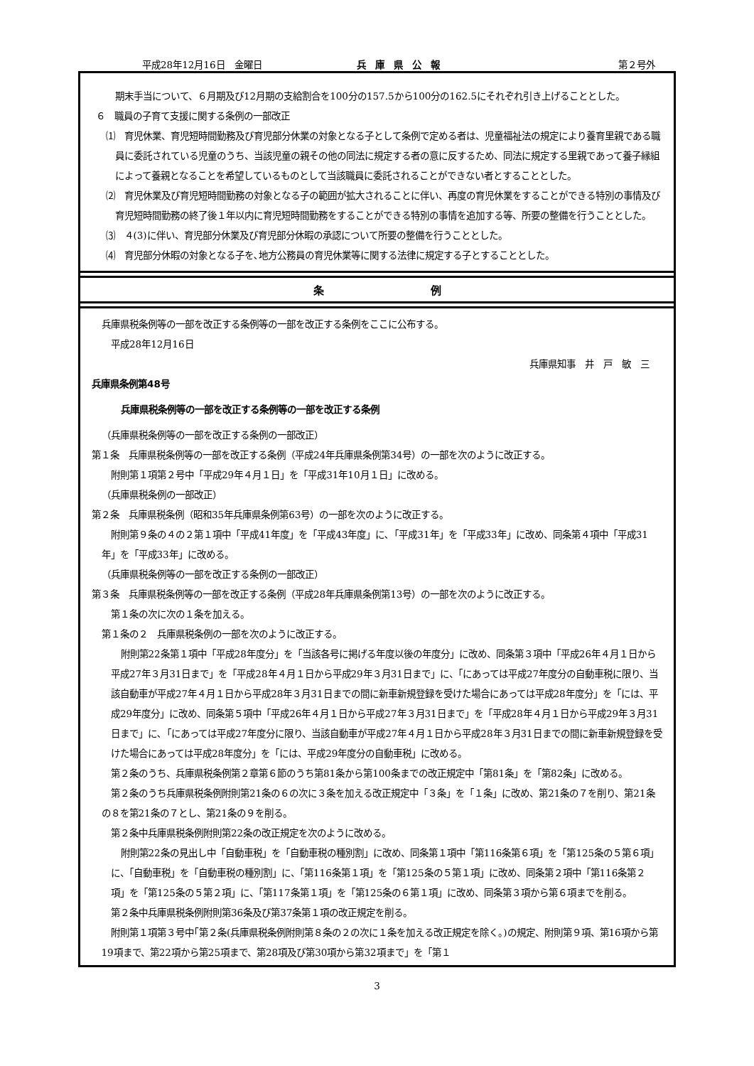平成28年12月16日　金曜日 兵　庫　県　公　報 第２号外
期末手当について、６月期及び12月期の支給割合を100分の157.5から100分の162.5にそれぞれ引き上げることとした。
６　職員の子育て支援に関する条例の一部改正
⑴　育児休業、育児短時間勤務及び育児部分休業の対象となる子として条例で定める者は、児童福祉法の規定により養育里親である職員に委託されている児童のうち、当該児童の親その他の同法に規定する者の意に反するため、同法に規定する里親であって養子縁組によって養親となることを希望しているものとして当該職員に委託されることができない者とすることとした。
⑵　育児休業及び育児短時間勤務の対象となる子の範囲が拡大されることに伴い、再度の育児休業をすることができる特別の事情及び育児短時間勤務の終了後１年以内に育児短時間勤務をすることができる特別の事情を追加する等、所要の整備を行うこととした。
⑶　４(3)に伴い、育児部分休業及び育児部分休暇の承認について所要の整備を行うこととした。
⑷　育児部分休暇の対象となる子を､地方公務員の育児休業等に関する法律に規定する子とすることとした。
条　　　　　　　　　　例
兵庫県税条例等の一部を改正する条例等の一部を改正する条例をここに公布する。
平成28年12月16日
兵庫県知事　井　戸　敏　三
兵庫県条例第48号
兵庫県税条例等の一部を改正する条例等の一部を改正する条例
（兵庫県税条例等の一部を改正する条例の一部改正）
第１条　兵庫県税条例等の一部を改正する条例（平成24年兵庫県条例第34号）の一部を次のように改正する。
附則第１項第２号中「平成29年４月１日」を「平成31年10月１日」に改める。
（兵庫県税条例の一部改正）
第２条　兵庫県税条例（昭和35年兵庫県条例第63号）の一部を次のように改正する。
附則第９条の４の２第１項中「平成41年度」を「平成43年度」に､「平成31年」を「平成33年」に改め、同条第４項中「平成31年」を「平成33年」に改める。
（兵庫県税条例等の一部を改正する条例の一部改正）
第３条　兵庫県税条例等の一部を改正する条例（平成28年兵庫県条例第13号）の一部を次のように改正する。
第１条の次に次の１条を加える。
第１条の２　兵庫県税条例の一部を次のように改正する。
附則第22条第１項中「平成28年度分」を「当該各号に掲げる年度以後の年度分」に改め、同条第３項中「平成26年４月１日から平成27年３月31日まで」を「平成28年４月１日から平成29年３月31日まで」に、「にあっては平成27年度分の自動車税に限り、当該自動車が平成27年４月１日から平成28年３月31日までの間に新車新規登録を受けた場合にあっては平成28年度分」を「には、平成29年度分」に改め、同条第５項中「平成26年４月１日から平成27年３月31日まで」を「平成28年４月１日から平成29年３月31日まで」に､「にあっては平成27年度分に限り、当該自動車が平成27年４月１日から平成28年３月31日までの間に新車新規登録を受けた場合にあっては平成28年度分」を「には、平成29年度分の自動車税」に改める。
第２条のうち、兵庫県税条例第２章第６節のうち第81条から第100条までの改正規定中「第81条」を「第82条」に改める。
第２条のうち兵庫県税条例附則第21条の６の次に３条を加える改正規定中「３条」を「１条」に改め、第21条の７を削り、第21条の８を第21条の７とし、第21条の９を削る。
第２条中兵庫県税条例附則第22条の改正規定を次のように改める。
附則第22条の見出し中「自動車税」を「自動車税の種別割」に改め、同条第１項中「第116条第６項」を「第125条の５第６項」に、「自動車税」を「自動車税の種別割」に、「第116条第１項」を「第125条の５第１項」に改め、同条第２項中「第116条第２項」を「第125条の５第２項」に、「第117条第１項」を「第125条の６第１項」に改め、同条第３項から第６項までを削る。
第２条中兵庫県税条例附則第36条及び第37条第１項の改正規定を削る。
附則第１項第３号中｢第２条(兵庫県税条例附則第８条の２の次に１条を加える改正規定を除く｡)の規定、附則第９項、第16項から第19項まで、第22項から第25項まで、第28項及び第30項から第32項まで」を「第１
3